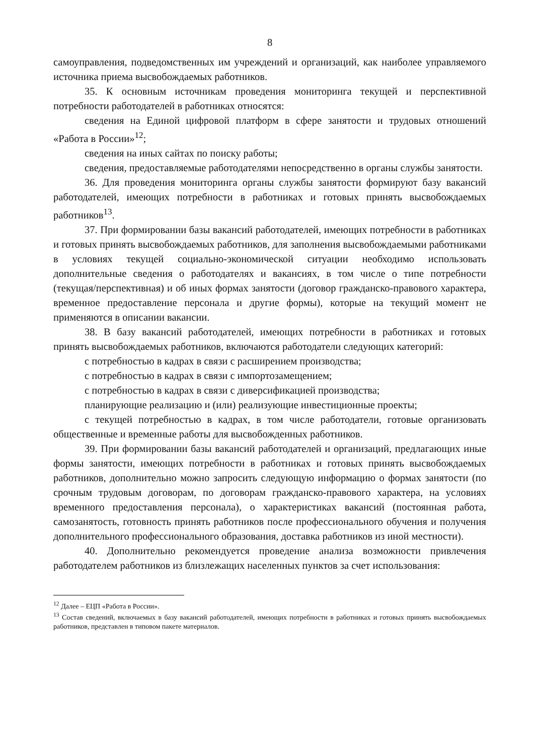8
самоуправления, подведомственных им учреждений и организаций, как наиболее управляемого источника приема высвобождаемых работников.
35. К основным источникам проведения мониторинга текущей и перспективной потребности работодателей в работниках относятся:
сведения на Единой цифровой платформ в сфере занятости и трудовых отношений «Работа в России»<sup>12</sup>;
сведения на иных сайтах по поиску работы;
сведения, предоставляемые работодателями непосредственно в органы службы занятости.
36. Для проведения мониторинга органы службы занятости формируют базу вакансий работодателей, имеющих потребности в работниках и готовых принять высвобождаемых работников<sup>13</sup>.
37. При формировании базы вакансий работодателей, имеющих потребности в работниках и готовых принять высвобождаемых работников, для заполнения высвобождаемыми работниками в условиях текущей социально-экономической ситуации необходимо использовать дополнительные сведения о работодателях и вакансиях, в том числе о типе потребности (текущая/перспективная) и об иных формах занятости (договор гражданско-правового характера, временное предоставление персонала и другие формы), которые на текущий момент не применяются в описании вакансии.
38. В базу вакансий работодателей, имеющих потребности в работниках и готовых принять высвобождаемых работников, включаются работодатели следующих категорий:
с потребностью в кадрах в связи с расширением производства;
с потребностью в кадрах в связи с импортозамещением;
с потребностью в кадрах в связи с диверсификацией производства;
планирующие реализацию и (или) реализующие инвестиционные проекты;
с текущей потребностью в кадрах, в том числе работодатели, готовые организовать общественные и временные работы для высвобожденных работников.
39. При формировании базы вакансий работодателей и организаций, предлагающих иные формы занятости, имеющих потребности в работниках и готовых принять высвобождаемых работников, дополнительно можно запросить следующую информацию о формах занятости (по срочным трудовым договорам, по договорам гражданско-правового характера, на условиях временного предоставления персонала), о характеристиках вакансий (постоянная работа, самозанятость, готовность принять работников после профессионального обучения и получения дополнительного профессионального образования, доставка работников из иной местности).
40. Дополнительно рекомендуется проведение анализа возможности привлечения работодателем работников из близлежащих населенных пунктов за счет использования:
<sup>12</sup> Далее – ЕЦП «Работа в России».
<sup>13</sup> Состав сведений, включаемых в базу вакансий работодателей, имеющих потребности в работниках и готовых принять высвобождаемых работников, представлен в типовом пакете материалов.